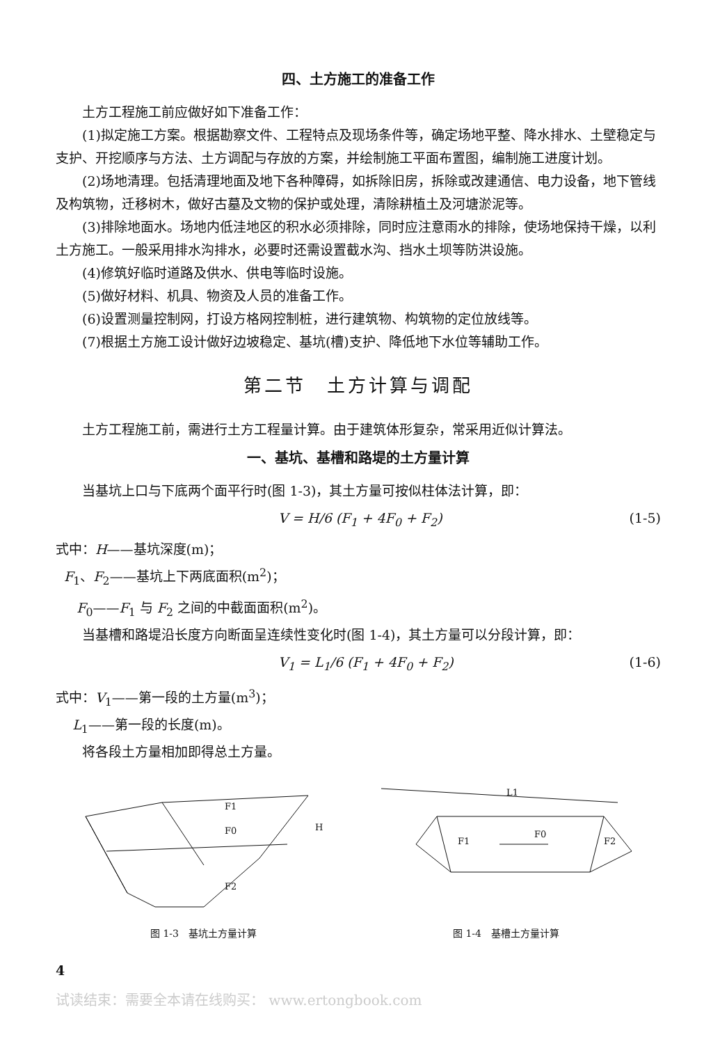四、土方施工的准备工作
土方工程施工前应做好如下准备工作：
(1)拟定施工方案。根据勘察文件、工程特点及现场条件等，确定场地平整、降水排水、土壁稳定与支护、开挖顺序与方法、土方调配与存放的方案，并绘制施工平面布置图，编制施工进度计划。
(2)场地清理。包括清理地面及地下各种障碍，如拆除旧房，拆除或改建通信、电力设备，地下管线及构筑物，迁移树木，做好古墓及文物的保护或处理，清除耕植土及河塘淤泥等。
(3)排除地面水。场地内低洼地区的积水必须排除，同时应注意雨水的排除，使场地保持干燥，以利土方施工。一般采用排水沟排水，必要时还需设置截水沟、挡水土坝等防洪设施。
(4)修筑好临时道路及供水、供电等临时设施。
(5)做好材料、机具、物资及人员的准备工作。
(6)设置测量控制网，打设方格网控制桩，进行建筑物、构筑物的定位放线等。
(7)根据土方施工设计做好边坡稳定、基坑(槽)支护、降低地下水位等辅助工作。
第二节　土方计算与调配
土方工程施工前，需进行土方工程量计算。由于建筑体形复杂，常采用近似计算法。
一、基坑、基槽和路堤的土方量计算
当基坑上口与下底两个面平行时(图 1-3)，其土方量可按似柱体法计算，即：
V = H/6 (F<sub>1</sub> + 4F<sub>0</sub> + F<sub>2</sub>) (1-5)
式中：H——基坑深度(m)；
F<sub>1</sub>、F<sub>2</sub>——基坑上下两底面积(m<sup>2</sup>)；
F<sub>0</sub>——F<sub>1</sub> 与 F<sub>2</sub> 之间的中截面面积(m<sup>2</sup>)。
当基槽和路堤沿长度方向断面呈连续性变化时(图 1-4)，其土方量可以分段计算，即：
V<sub>1</sub> = L<sub>1</sub>/6 (F<sub>1</sub> + 4F<sub>0</sub> + F<sub>2</sub>) (1-6)
式中：V<sub>1</sub>——第一段的土方量(m<sup>3</sup>)；
L<sub>1</sub>——第一段的长度(m)。
将各段土方量相加即得总土方量。
F1
F0
F2
H
图 1-3　基坑土方量计算
L1
F1
F0
F2
图 1-4　基槽土方量计算
4
试读结束：需要全本请在线购买： www.ertongbook.com